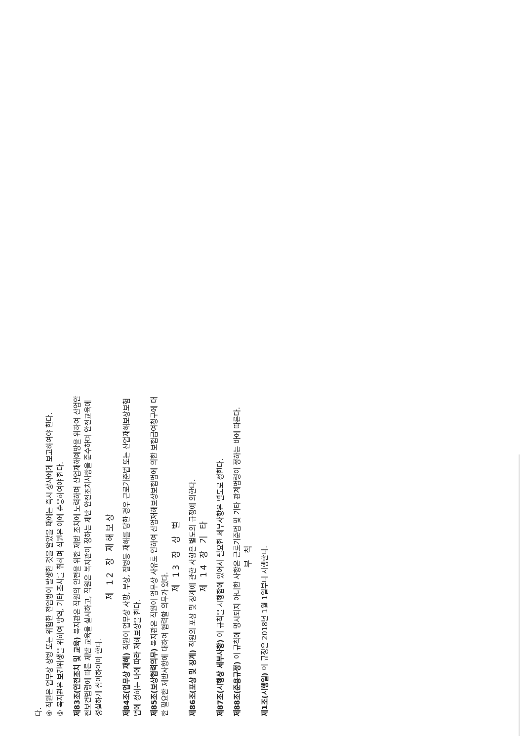다.
④ 직원은 업무상 상병 또는 위험한 전염병이 발생한 것을 알았을 때에는 즉시 상사에게 보고하여야 한다.
⑤ 복지관은 보건위생을 위하여 방역, 기타 조치를 취하며 직원은 이에 순응하여야 한다.
제83조(안전조치 및 교육) 복지관은 직원의 안전을 위한 제반 조치에 노력하며 산업재해예방을 위하여 산업안전보건법령에 따른 제반 교육을 실시하고, 직원은 복지관이 정하는 제반 안전조치사항을 준수하며 안전교육에 성실하게 참여하여야 한다.
제 12 장 재해보상
제84조(업무상 재해) 직원이 업무상 사망, 부상, 질병등 재해를 당한 경우 근로기준법 또는 산업재해보상보험법에 정하는 바에 따라 재해보상을 한다.
제85조(보상협력의무) 복지관은 직원이 업무상 사유로 인하여 산업재해보상보험법에 의한 보험급여청구에 대한 필요한 제반사항에 대하여 협력할 의무가 있다.
제 13 장 상 벌
제86조(포상 및 징계) 직원의 포상 및 징계에 관한 사항은 별도의 규정에 의한다.
제 14 장 기 타
제87조(시행상 세부사항) 이 규칙을 시행함에 있어서 필요한 세부사항은 별도로 정한다.
제88조(준용규정) 이 규칙에 명시되지 아니한 사항은 근로기준법 및 기타 관계법령이 정하는 바에 따른다.
부 칙
제1조(시행일) 이 규정은 2018년 1월 1일부터 시행한다.